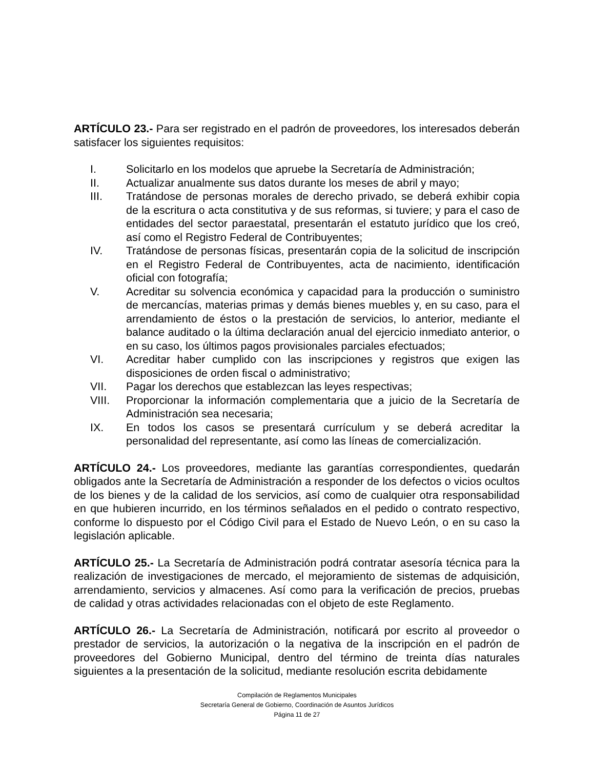ARTÍCULO 23.- Para ser registrado en el padrón de proveedores, los interesados deberán satisfacer los siguientes requisitos:
I. Solicitarlo en los modelos que apruebe la Secretaría de Administración;
II. Actualizar anualmente sus datos durante los meses de abril y mayo;
III. Tratándose de personas morales de derecho privado, se deberá exhibir copia de la escritura o acta constitutiva y de sus reformas, si tuviere; y para el caso de entidades del sector paraestatal, presentarán el estatuto jurídico que los creó, así como el Registro Federal de Contribuyentes;
IV. Tratándose de personas físicas, presentarán copia de la solicitud de inscripción en el Registro Federal de Contribuyentes, acta de nacimiento, identificación oficial con fotografía;
V. Acreditar su solvencia económica y capacidad para la producción o suministro de mercancías, materias primas y demás bienes muebles y, en su caso, para el arrendamiento de éstos o la prestación de servicios, lo anterior, mediante el balance auditado o la última declaración anual del ejercicio inmediato anterior, o en su caso, los últimos pagos provisionales parciales efectuados;
VI. Acreditar haber cumplido con las inscripciones y registros que exigen las disposiciones de orden fiscal o administrativo;
VII. Pagar los derechos que establezcan las leyes respectivas;
VIII. Proporcionar la información complementaria que a juicio de la Secretaría de Administración sea necesaria;
IX. En todos los casos se presentará currículum y se deberá acreditar la personalidad del representante, así como las líneas de comercialización.
ARTÍCULO 24.- Los proveedores, mediante las garantías correspondientes, quedarán obligados ante la Secretaría de Administración a responder de los defectos o vicios ocultos de los bienes y de la calidad de los servicios, así como de cualquier otra responsabilidad en que hubieren incurrido, en los términos señalados en el pedido o contrato respectivo, conforme lo dispuesto por el Código Civil para el Estado de Nuevo León, o en su caso la legislación aplicable.
ARTÍCULO 25.- La Secretaría de Administración podrá contratar asesoría técnica para la realización de investigaciones de mercado, el mejoramiento de sistemas de adquisición, arrendamiento, servicios y almacenes. Así como para la verificación de precios, pruebas de calidad y otras actividades relacionadas con el objeto de este Reglamento.
ARTÍCULO 26.- La Secretaría de Administración, notificará por escrito al proveedor o prestador de servicios, la autorización o la negativa de la inscripción en el padrón de proveedores del Gobierno Municipal, dentro del término de treinta días naturales siguientes a la presentación de la solicitud, mediante resolución escrita debidamente
Compilación de Reglamentos Municipales
Secretaría General de Gobierno, Coordinación de Asuntos Jurídicos
Página 11 de 27